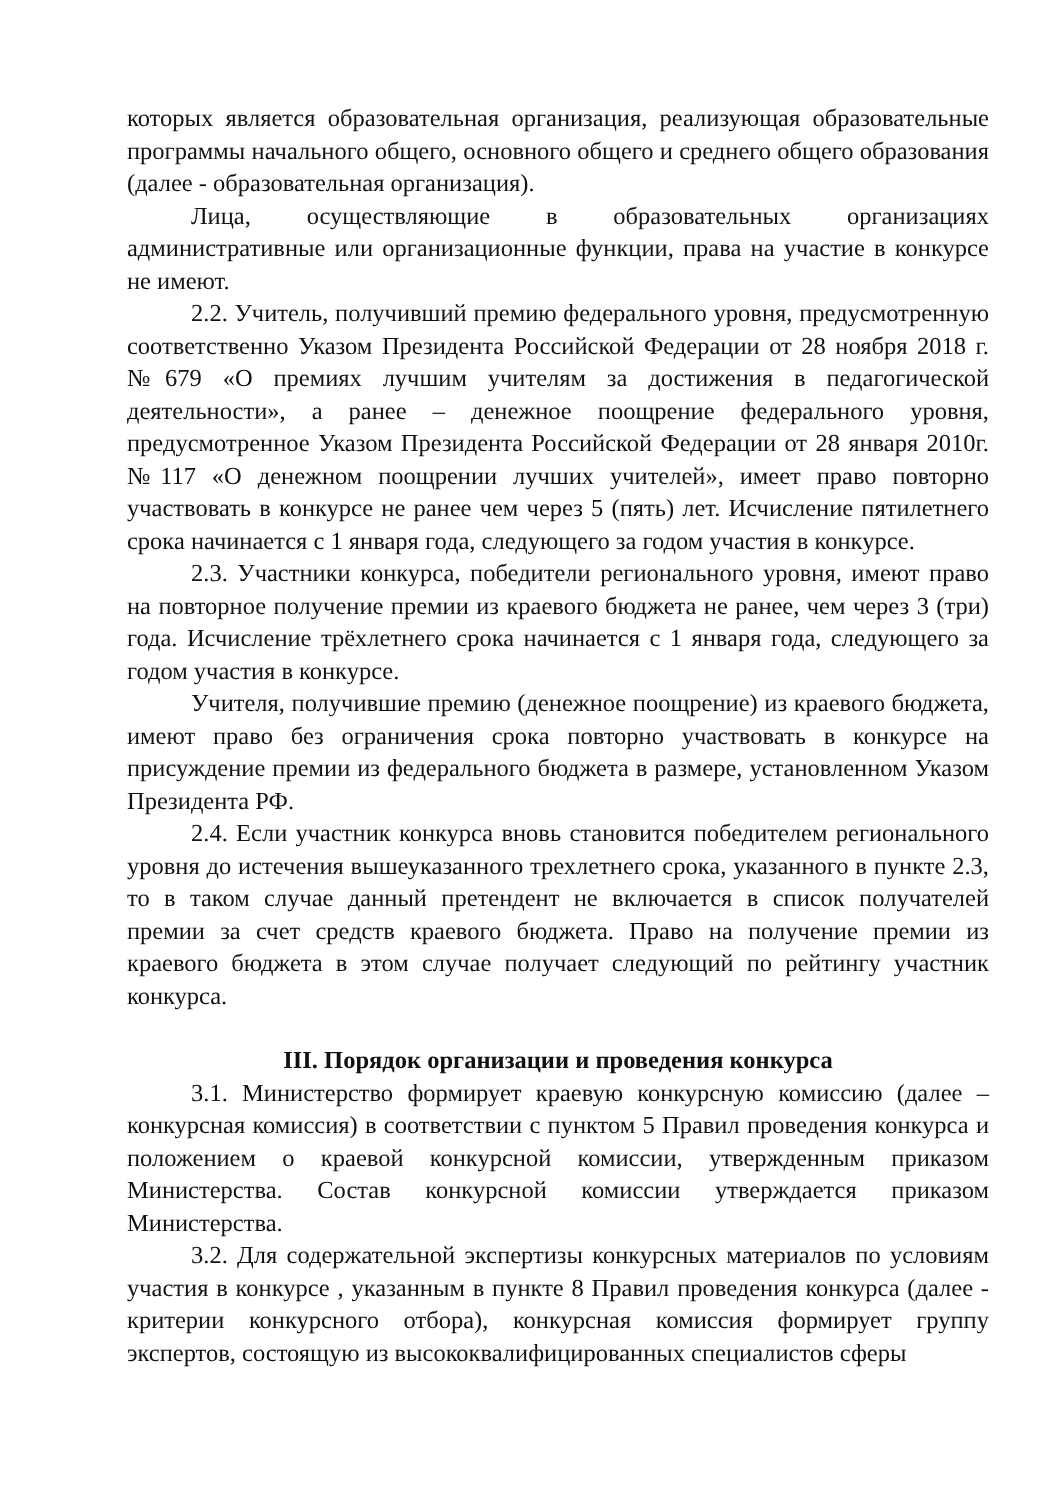которых является образовательная организация, реализующая образовательные программы начального общего, основного общего и среднего общего образования (далее - образовательная организация).
Лица, осуществляющие в образовательных организациях административные или организационные функции, права на участие в конкурсе не имеют.
2.2. Учитель, получивший премию федерального уровня, предусмотренную соответственно Указом Президента Российской Федерации от 28 ноября 2018 г. №679 «О премиях лучшим учителям за достижения в педагогической деятельности», а ранее – денежное поощрение федерального уровня, предусмотренное Указом Президента Российской Федерации от 28 января 2010г. №117 «О денежном поощрении лучших учителей», имеет право повторно участвовать в конкурсе не ранее чем через 5 (пять) лет. Исчисление пятилетнего срока начинается с 1 января года, следующего за годом участия в конкурсе.
2.3. Участники конкурса, победители регионального уровня, имеют право на повторное получение премии из краевого бюджета не ранее, чем через 3 (три) года. Исчисление трёхлетнего срока начинается с 1 января года, следующего за годом участия в конкурсе.
Учителя, получившие премию (денежное поощрение) из краевого бюджета, имеют право без ограничения срока повторно участвовать в конкурсе на присуждение премии из федерального бюджета в размере, установленном Указом Президента РФ.
2.4. Если участник конкурса вновь становится победителем регионального уровня до истечения вышеуказанного трехлетнего срока, указанного в пункте 2.3, то в таком случае данный претендент не включается в список получателей премии за счет средств краевого бюджета. Право на получение премии из краевого бюджета в этом случае получает следующий по рейтингу участник конкурса.
III. Порядок организации и проведения конкурса
3.1. Министерство формирует краевую конкурсную комиссию (далее – конкурсная комиссия) в соответствии с пунктом 5 Правил проведения конкурса и положением о краевой конкурсной комиссии, утвержденным приказом Министерства. Состав конкурсной комиссии утверждается приказом Министерства.
3.2. Для содержательной экспертизы конкурсных материалов по условиям участия в конкурсе , указанным в пункте 8 Правил проведения конкурса (далее - критерии конкурсного отбора), конкурсная комиссия формирует группу экспертов, состоящую из высококвалифицированных специалистов сферы